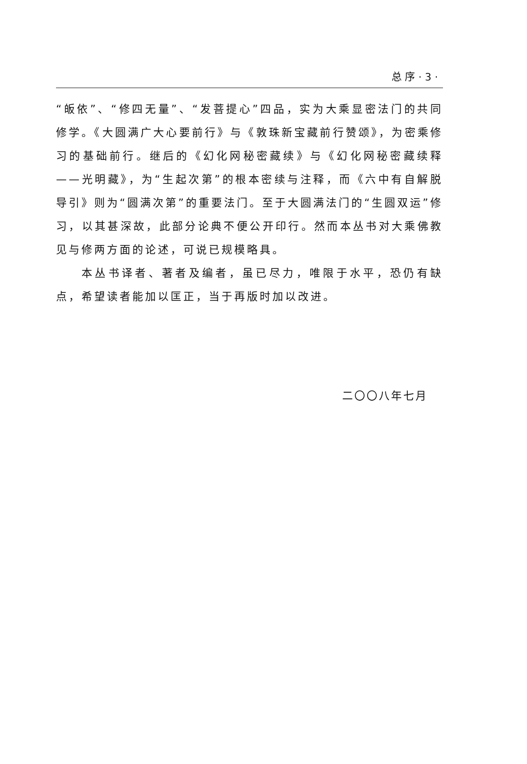总 序 · 3 ·
“皈依”、“修四无量”、“发菩提心”四品，实为大乘显密法门的共同修学。《大圆满广大心要前行》与《敦珠新宝藏前行赞颂》，为密乘修习的基础前行。继后的《幻化网秘密藏续》与《幻化网秘密藏续释——光明藏》，为“生起次第”的根本密续与注释，而《六中有自解脱导引》则为“圆满次第”的重要法门。至于大圆满法门的“生圆双运”修习，以其甚深故，此部分论典不便公开印行。然而本丛书对大乘佛教见与修两方面的论述，可说已规模略具。
本丛书译者、著者及编者，虽已尽力，唯限于水平，恐仍有缺点，希望读者能加以匡正，当于再版时加以改进。
二〇〇八年七月